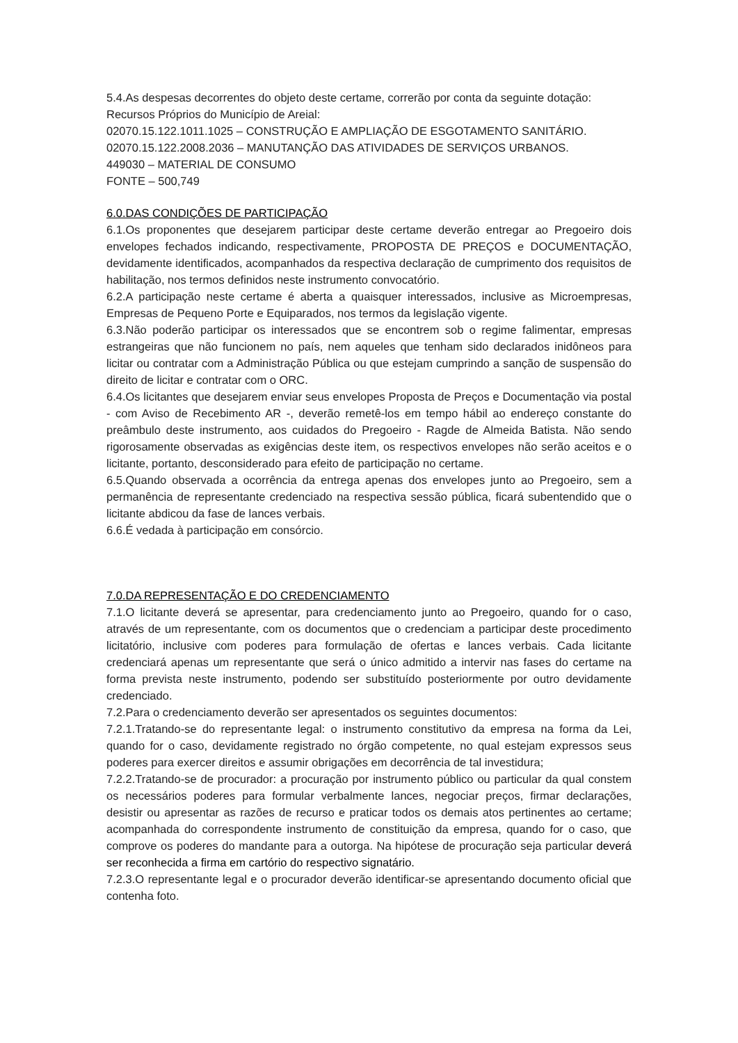5.4.As despesas decorrentes do objeto deste certame, correrão por conta da seguinte dotação:
Recursos Próprios do Município de Areial:
02070.15.122.1011.1025 – CONSTRUÇÃO E AMPLIAÇÃO DE ESGOTAMENTO SANITÁRIO.
02070.15.122.2008.2036 – MANUTANÇÃO DAS ATIVIDADES DE SERVIÇOS URBANOS.
449030 – MATERIAL DE CONSUMO
FONTE – 500,749
6.0.DAS CONDIÇÕES DE PARTICIPAÇÃO
6.1.Os proponentes que desejarem participar deste certame deverão entregar ao Pregoeiro dois envelopes fechados indicando, respectivamente, PROPOSTA DE PREÇOS e DOCUMENTAÇÃO, devidamente identificados, acompanhados da respectiva declaração de cumprimento dos requisitos de habilitação, nos termos definidos neste instrumento convocatório.
6.2.A participação neste certame é aberta a quaisquer interessados, inclusive as Microempresas, Empresas de Pequeno Porte e Equiparados, nos termos da legislação vigente.
6.3.Não poderão participar os interessados que se encontrem sob o regime falimentar, empresas estrangeiras que não funcionem no país, nem aqueles que tenham sido declarados inidôneos para licitar ou contratar com a Administração Pública ou que estejam cumprindo a sanção de suspensão do direito de licitar e contratar com o ORC.
6.4.Os licitantes que desejarem enviar seus envelopes Proposta de Preços e Documentação via postal - com Aviso de Recebimento AR -, deverão remetê-los em tempo hábil ao endereço constante do preâmbulo deste instrumento, aos cuidados do Pregoeiro - Ragde de Almeida Batista. Não sendo rigorosamente observadas as exigências deste item, os respectivos envelopes não serão aceitos e o licitante, portanto, desconsiderado para efeito de participação no certame.
6.5.Quando observada a ocorrência da entrega apenas dos envelopes junto ao Pregoeiro, sem a permanência de representante credenciado na respectiva sessão pública, ficará subentendido que o licitante abdicou da fase de lances verbais.
6.6.É vedada à participação em consórcio.
7.0.DA REPRESENTAÇÃO E DO CREDENCIAMENTO
7.1.O licitante deverá se apresentar, para credenciamento junto ao Pregoeiro, quando for o caso, através de um representante, com os documentos que o credenciam a participar deste procedimento licitatório, inclusive com poderes para formulação de ofertas e lances verbais. Cada licitante credenciará apenas um representante que será o único admitido a intervir nas fases do certame na forma prevista neste instrumento, podendo ser substituído posteriormente por outro devidamente credenciado.
7.2.Para o credenciamento deverão ser apresentados os seguintes documentos:
7.2.1.Tratando-se do representante legal: o instrumento constitutivo da empresa na forma da Lei, quando for o caso, devidamente registrado no órgão competente, no qual estejam expressos seus poderes para exercer direitos e assumir obrigações em decorrência de tal investidura;
7.2.2.Tratando-se de procurador: a procuração por instrumento público ou particular da qual constem os necessários poderes para formular verbalmente lances, negociar preços, firmar declarações, desistir ou apresentar as razões de recurso e praticar todos os demais atos pertinentes ao certame; acompanhada do correspondente instrumento de constituição da empresa, quando for o caso, que comprove os poderes do mandante para a outorga. Na hipótese de procuração seja particular deverá ser reconhecida a firma em cartório do respectivo signatário.
7.2.3.O representante legal e o procurador deverão identificar-se apresentando documento oficial que contenha foto.